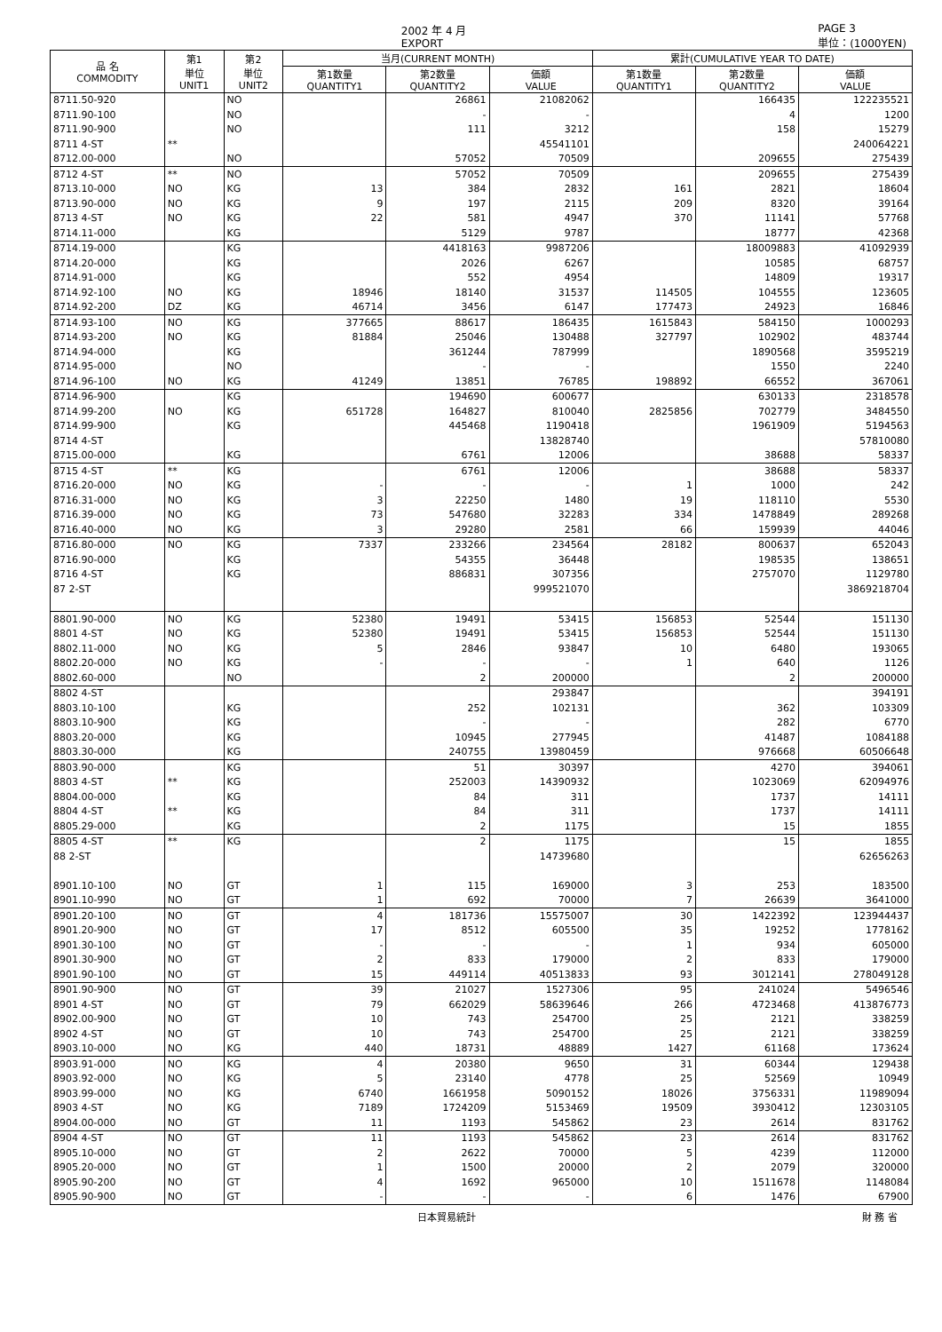2002 年 4 月
EXPORT PAGE 3
単位：(1000YEN)
| 品 名 COMMODITY | 第1 単位 UNIT1 | 第2 単位 UNIT2 | 当月(CURRENT MONTH) | | | 累計(CUMULATIVE YEAR TO DATE) | | |
| --- | --- | --- | --- | --- | --- | --- | --- | --- |
| | | | 第1数量 QUANTITY1 | 第2数量 QUANTITY2 | 価額 VALUE | 第1数量 QUANTITY1 | 第2数量 QUANTITY2 | 価額 VALUE |
| 8711.50-920 | | NO | | 26861 | 21082062 | | 166435 | 122235521 |
| 8711.90-100 | | NO | | - | - | | 4 | 1200 |
| 8711.90-900 | | NO | | 111 | 3212 | | 158 | 15279 |
| 8711 4-ST | ** | | | | 45541101 | | | 240064221 |
| 8712.00-000 | | NO | | 57052 | 70509 | | 209655 | 275439 |
| 8712 4-ST | ** | NO | | 57052 | 70509 | | 209655 | 275439 |
| 8713.10-000 | NO | KG | 13 | 384 | 2832 | 161 | 2821 | 18604 |
| 8713.90-000 | NO | KG | 9 | 197 | 2115 | 209 | 8320 | 39164 |
| 8713 4-ST | NO | KG | 22 | 581 | 4947 | 370 | 11141 | 57768 |
| 8714.11-000 | | KG | | 5129 | 9787 | | 18777 | 42368 |
| 8714.19-000 | | KG | | 4418163 | 9987206 | | 18009883 | 41092939 |
| 8714.20-000 | | KG | | 2026 | 6267 | | 10585 | 68757 |
| 8714.91-000 | | KG | | 552 | 4954 | | 14809 | 19317 |
| 8714.92-100 | NO | KG | 18946 | 18140 | 31537 | 114505 | 104555 | 123605 |
| 8714.92-200 | DZ | KG | 46714 | 3456 | 6147 | 177473 | 24923 | 16846 |
| 8714.93-100 | NO | KG | 377665 | 88617 | 186435 | 1615843 | 584150 | 1000293 |
| 8714.93-200 | NO | KG | 81884 | 25046 | 130488 | 327797 | 102902 | 483744 |
| 8714.94-000 | | KG | | 361244 | 787999 | | 1890568 | 3595219 |
| 8714.95-000 | | NO | | - | - | | 1550 | 2240 |
| 8714.96-100 | NO | KG | 41249 | 13851 | 76785 | 198892 | 66552 | 367061 |
| 8714.96-900 | | KG | | 194690 | 600677 | | 630133 | 2318578 |
| 8714.99-200 | NO | KG | 651728 | 164827 | 810040 | 2825856 | 702779 | 3484550 |
| 8714.99-900 | | KG | | 445468 | 1190418 | | 1961909 | 5194563 |
| 8714 4-ST | | | | | 13828740 | | | 57810080 |
| 8715.00-000 | | KG | | 6761 | 12006 | | 38688 | 58337 |
| 8715 4-ST | ** | KG | | 6761 | 12006 | | 38688 | 58337 |
| 8716.20-000 | NO | KG | - | - | - | 1 | 1000 | 242 |
| 8716.31-000 | NO | KG | 3 | 22250 | 1480 | 19 | 118110 | 5530 |
| 8716.39-000 | NO | KG | 73 | 547680 | 32283 | 334 | 1478849 | 289268 |
| 8716.40-000 | NO | KG | 3 | 29280 | 2581 | 66 | 159939 | 44046 |
| 8716.80-000 | NO | KG | 7337 | 233266 | 234564 | 28182 | 800637 | 652043 |
| 8716.90-000 | | KG | | 54355 | 36448 | | 198535 | 138651 |
| 8716 4-ST | | KG | | 886831 | 307356 | | 2757070 | 1129780 |
| 87 2-ST | | | | | 999521070 | | | 3869218704 |
| 8801.90-000 | NO | KG | 52380 | 19491 | 53415 | 156853 | 52544 | 151130 |
| 8801 4-ST | NO | KG | 52380 | 19491 | 53415 | 156853 | 52544 | 151130 |
| 8802.11-000 | NO | KG | 5 | 2846 | 93847 | 10 | 6480 | 193065 |
| 8802.20-000 | NO | KG | - | - | - | 1 | 640 | 1126 |
| 8802.60-000 | | NO | | 2 | 200000 | | 2 | 200000 |
| 8802 4-ST | | | | | 293847 | | | 394191 |
| 8803.10-100 | | KG | | 252 | 102131 | | 362 | 103309 |
| 8803.10-900 | | KG | | - | - | | 282 | 6770 |
| 8803.20-000 | | KG | | 10945 | 277945 | | 41487 | 1084188 |
| 8803.30-000 | | KG | | 240755 | 13980459 | | 976668 | 60506648 |
| 8803.90-000 | | KG | | 51 | 30397 | | 4270 | 394061 |
| 8803 4-ST | ** | KG | | 252003 | 14390932 | | 1023069 | 62094976 |
| 8804.00-000 | | KG | | 84 | 311 | | 1737 | 14111 |
| 8804 4-ST | ** | KG | | 84 | 311 | | 1737 | 14111 |
| 8805.29-000 | | KG | | 2 | 1175 | | 15 | 1855 |
| 8805 4-ST | ** | KG | | 2 | 1175 | | 15 | 1855 |
| 88 2-ST | | | | | 14739680 | | | 62656263 |
| 8901.10-100 | NO | GT | 1 | 115 | 169000 | 3 | 253 | 183500 |
| 8901.10-990 | NO | GT | 1 | 692 | 70000 | 7 | 26639 | 3641000 |
| 8901.20-100 | NO | GT | 4 | 181736 | 15575007 | 30 | 1422392 | 123944437 |
| 8901.20-900 | NO | GT | 17 | 8512 | 605500 | 35 | 19252 | 1778162 |
| 8901.30-100 | NO | GT | - | - | - | 1 | 934 | 605000 |
| 8901.30-900 | NO | GT | 2 | 833 | 179000 | 2 | 833 | 179000 |
| 8901.90-100 | NO | GT | 15 | 449114 | 40513833 | 93 | 3012141 | 278049128 |
| 8901.90-900 | NO | GT | 39 | 21027 | 1527306 | 95 | 241024 | 5496546 |
| 8901 4-ST | NO | GT | 79 | 662029 | 58639646 | 266 | 4723468 | 413876773 |
| 8902.00-900 | NO | GT | 10 | 743 | 254700 | 25 | 2121 | 338259 |
| 8902 4-ST | NO | GT | 10 | 743 | 254700 | 25 | 2121 | 338259 |
| 8903.10-000 | NO | KG | 440 | 18731 | 48889 | 1427 | 61168 | 173624 |
| 8903.91-000 | NO | KG | 4 | 20380 | 9650 | 31 | 60344 | 129438 |
| 8903.92-000 | NO | KG | 5 | 23140 | 4778 | 25 | 52569 | 10949 |
| 8903.99-000 | NO | KG | 6740 | 1661958 | 5090152 | 18026 | 3756331 | 11989094 |
| 8903 4-ST | NO | KG | 7189 | 1724209 | 5153469 | 19509 | 3930412 | 12303105 |
| 8904.00-000 | NO | GT | 11 | 1193 | 545862 | 23 | 2614 | 831762 |
| 8904 4-ST | NO | GT | 11 | 1193 | 545862 | 23 | 2614 | 831762 |
| 8905.10-000 | NO | GT | 2 | 2622 | 70000 | 5 | 4239 | 112000 |
| 8905.20-000 | NO | GT | 1 | 1500 | 20000 | 2 | 2079 | 320000 |
| 8905.90-200 | NO | GT | 4 | 1692 | 965000 | 10 | 1511678 | 1148084 |
| 8905.90-900 | NO | GT | - | - | - | 6 | 1476 | 67900 |
日本貿易統計 財 務 省